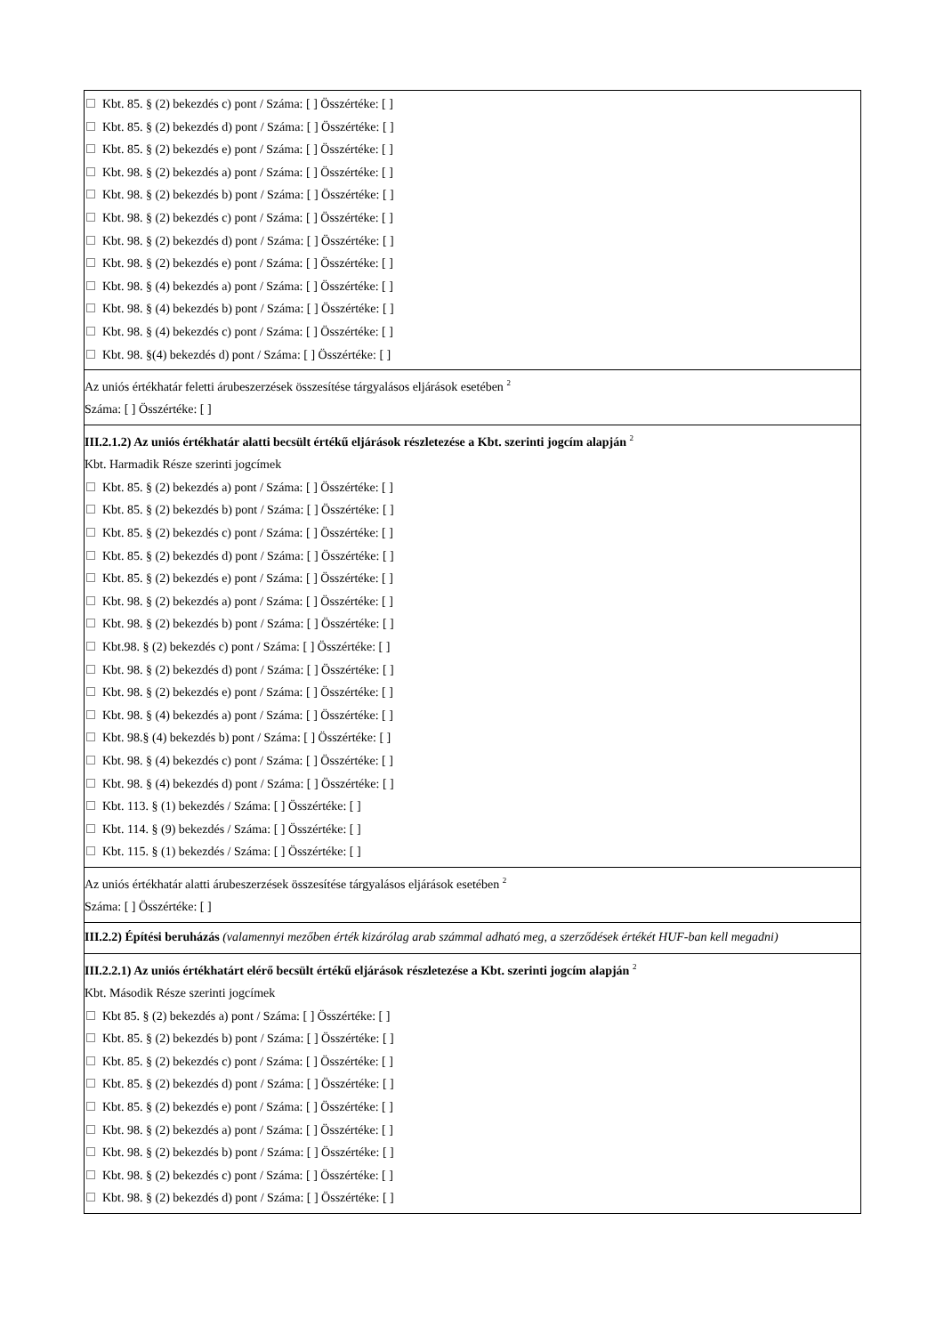Kbt. 85. § (2) bekezdés c) pont / Száma: [ ] Összértéke: [ ]
Kbt. 85. § (2) bekezdés d) pont / Száma: [ ] Összértéke: [ ]
Kbt. 85. § (2) bekezdés e) pont / Száma: [ ] Összértéke: [ ]
Kbt. 98. § (2) bekezdés a) pont / Száma: [ ] Összértéke: [ ]
Kbt. 98. § (2) bekezdés b) pont / Száma: [ ] Összértéke: [ ]
Kbt. 98. § (2) bekezdés c) pont / Száma: [ ] Összértéke: [ ]
Kbt. 98. § (2) bekezdés d) pont / Száma: [ ] Összértéke: [ ]
Kbt. 98. § (2) bekezdés e) pont / Száma: [ ] Összértéke: [ ]
Kbt. 98. § (4) bekezdés a) pont / Száma: [ ] Összértéke: [ ]
Kbt. 98. § (4) bekezdés b) pont / Száma: [ ] Összértéke: [ ]
Kbt. 98. § (4) bekezdés c) pont / Száma: [ ] Összértéke: [ ]
Kbt. 98. §(4) bekezdés d) pont / Száma: [ ] Összértéke: [ ]
Az uniós értékhatár feletti árubeszerzések összesítése tárgyalásos eljárások esetében <sup>2</sup>
Száma: [ ] Összértéke: [ ]
III.2.1.2) Az uniós értékhatár alatti becsült értékű eljárások részletezése a Kbt. szerinti jogcím alapján <sup>2</sup>
Kbt. Harmadik Része szerinti jogcímek
Kbt. 85. § (2) bekezdés a) pont / Száma: [ ] Összértéke: [ ]
Kbt. 85. § (2) bekezdés b) pont / Száma: [ ] Összértéke: [ ]
Kbt. 85. § (2) bekezdés c) pont / Száma: [ ] Összértéke: [ ]
Kbt. 85. § (2) bekezdés d) pont / Száma: [ ] Összértéke: [ ]
Kbt. 85. § (2) bekezdés e) pont / Száma: [ ] Összértéke: [ ]
Kbt. 98. § (2) bekezdés a) pont / Száma: [ ] Összértéke: [ ]
Kbt. 98. § (2) bekezdés b) pont / Száma: [ ] Összértéke: [ ]
Kbt.98. § (2) bekezdés c) pont / Száma: [ ] Összértéke: [ ]
Kbt. 98. § (2) bekezdés d) pont / Száma: [ ] Összértéke: [ ]
Kbt. 98. § (2) bekezdés e) pont / Száma: [ ] Összértéke: [ ]
Kbt. 98. § (4) bekezdés a) pont / Száma: [ ] Összértéke: [ ]
Kbt. 98.§ (4) bekezdés b) pont / Száma: [ ] Összértéke: [ ]
Kbt. 98. § (4) bekezdés c) pont / Száma: [ ] Összértéke: [ ]
Kbt. 98. § (4) bekezdés d) pont / Száma: [ ] Összértéke: [ ]
Kbt. 113. § (1) bekezdés / Száma: [ ] Összértéke: [ ]
Kbt. 114. § (9) bekezdés / Száma: [ ] Összértéke: [ ]
Kbt. 115. § (1) bekezdés / Száma: [ ] Összértéke: [ ]
Az uniós értékhatár alatti árubeszerzések összesítése tárgyalásos eljárások esetében <sup>2</sup>
Száma: [ ] Összértéke: [ ]
III.2.2) Építési beruházás (valamennyi mezőben érték kizárólag arab számmal adható meg, a szerződések értékét HUF-ban kell megadni)
III.2.2.1) Az uniós értékhatárt elérő becsült értékű eljárások részletezése a Kbt. szerinti jogcím alapján <sup>2</sup>
Kbt. Második Része szerinti jogcímek
Kbt 85. § (2) bekezdés a) pont / Száma: [ ] Összértéke: [ ]
Kbt. 85. § (2) bekezdés b) pont / Száma: [ ] Összértéke: [ ]
Kbt. 85. § (2) bekezdés c) pont / Száma: [ ] Összértéke: [ ]
Kbt. 85. § (2) bekezdés d) pont / Száma: [ ] Összértéke: [ ]
Kbt. 85. § (2) bekezdés e) pont / Száma: [ ] Összértéke: [ ]
Kbt. 98. § (2) bekezdés a) pont / Száma: [ ] Összértéke: [ ]
Kbt. 98. § (2) bekezdés b) pont / Száma: [ ] Összértéke: [ ]
Kbt. 98. § (2) bekezdés c) pont / Száma: [ ] Összértéke: [ ]
Kbt. 98. § (2) bekezdés d) pont / Száma: [ ] Összértéke: [ ]